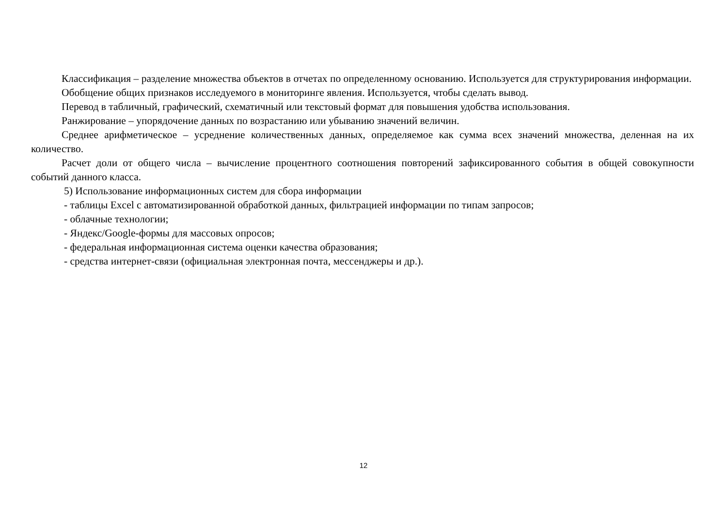Классификация – разделение множества объектов в отчетах по определенному основанию. Используется для структурирования информации.
Обобщение общих признаков исследуемого в мониторинге явления. Используется, чтобы сделать вывод.
Перевод в табличный, графический, схематичный или текстовый формат для повышения удобства использования.
Ранжирование – упорядочение данных по возрастанию или убыванию значений величин.
Среднее арифметическое – усреднение количественных данных, определяемое как сумма всех значений множества, деленная на их количество.
Расчет доли от общего числа – вычисление процентного соотношения повторений зафиксированного события в общей совокупности событий данного класса.
5) Использование информационных систем для сбора информации
- таблицы Excel с автоматизированной обработкой данных, фильтрацией информации по типам запросов;
- облачные технологии;
- Яндекс/Google-формы для массовых опросов;
- федеральная информационная система оценки качества образования;
- средства интернет-связи (официальная электронная почта, мессенджеры и др.).
12